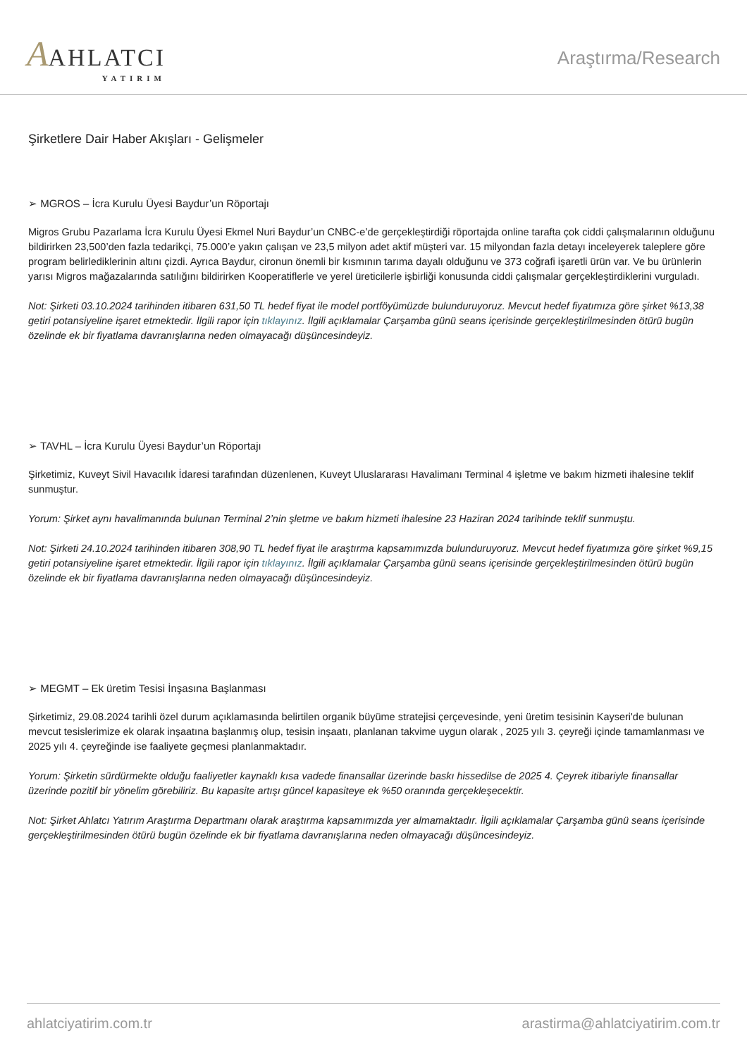AAHLATCI
YATIRIM
Araştırma/Research
Şirketlere Dair Haber Akışları - Gelişmeler
➢ MGROS – İcra Kurulu Üyesi Baydur’un Röportajı
Migros Grubu Pazarlama İcra Kurulu Üyesi Ekmel Nuri Baydur’un CNBC-e’de gerçekleştirdiği röportajda online tarafta çok ciddi çalışmalarının olduğunu bildirirken 23,500’den fazla tedarikçi, 75.000’e yakın çalışan ve 23,5 milyon adet aktif müşteri var. 15 milyondan fazla detayı inceleyerek taleplere göre program belirlediklerinin altını çizdi. Ayrıca Baydur, cironun önemli bir kısmının tarıma dayalı olduğunu ve 373 coğrafi işaretli ürün var. Ve bu ürünlerin yarısı Migros mağazalarında satılığını bildirirken Kooperatiflerle ve yerel üreticilerle işbirliği konusunda ciddi çalışmalar gerçekleştirdiklerini vurguladı.
Not: Şirketi 03.10.2024 tarihinden itibaren 631,50 TL hedef fiyat ile model portföyümüzde bulunduruyoruz. Mevcut hedef fiyatımıza göre şirket %13,38 getiri potansiyeline işaret etmektedir. İlgili rapor için tıklayınız. İlgili açıklamalar Çarşamba günü seans içerisinde gerçekleştirilmesinden ötürü bugün özelinde ek bir fiyatlama davranışlarına neden olmayacağı düşüncesindeyiz.
➢ TAVHL – İcra Kurulu Üyesi Baydur’un Röportajı
Şirketimiz, Kuveyt Sivil Havacılık İdaresi tarafından düzenlenen, Kuveyt Uluslararası Havalimanı Terminal 4 işletme ve bakım hizmeti ihalesine teklif sunmuştur.
Yorum: Şirket aynı havalimanında bulunan Terminal 2’nin şletme ve bakım hizmeti ihalesine 23 Haziran 2024 tarihinde teklif sunmuştu.
Not: Şirketi 24.10.2024 tarihinden itibaren 308,90 TL hedef fiyat ile araştırma kapsamımızda bulunduruyoruz. Mevcut hedef fiyatımıza göre şirket %9,15 getiri potansiyeline işaret etmektedir. İlgili rapor için tıklayınız. İlgili açıklamalar Çarşamba günü seans içerisinde gerçekleştirilmesinden ötürü bugün özelinde ek bir fiyatlama davranışlarına neden olmayacağı düşüncesindeyiz.
➢ MEGMT – Ek üretim Tesisi İnşasına Başlanması
Şirketimiz, 29.08.2024 tarihli özel durum açıklamasında belirtilen organik büyüme stratejisi çerçevesinde, yeni üretim tesisinin Kayseri'de bulunan mevcut tesislerimize ek olarak inşaatına başlanmış olup, tesisin inşaatı, planlanan takvime uygun olarak , 2025 yılı 3. çeyreği içinde tamamlanması ve 2025 yılı 4. çeyreğinde ise faaliyete geçmesi planlanmaktadır.
Yorum: Şirketin sürdürmekte olduğu faaliyetler kaynaklı kısa vadede finansallar üzerinde baskı hissedilse de 2025 4. Çeyrek itibariyle finansallar üzerinde pozitif bir yönelim görebiliriz. Bu kapasite artışı güncel kapasiteye ek %50 oranında gerçekleşecektir.
Not: Şirket Ahlatcı Yatırım Araştırma Departmanı olarak araştırma kapsamımızda yer almamaktadır. İlgili açıklamalar Çarşamba günü seans içerisinde gerçekleştirilmesinden ötürü bugün özelinde ek bir fiyatlama davranışlarına neden olmayacağı düşüncesindeyiz.
ahlatciyatirim.com.tr arastirma@ahlatciyatirim.com.tr